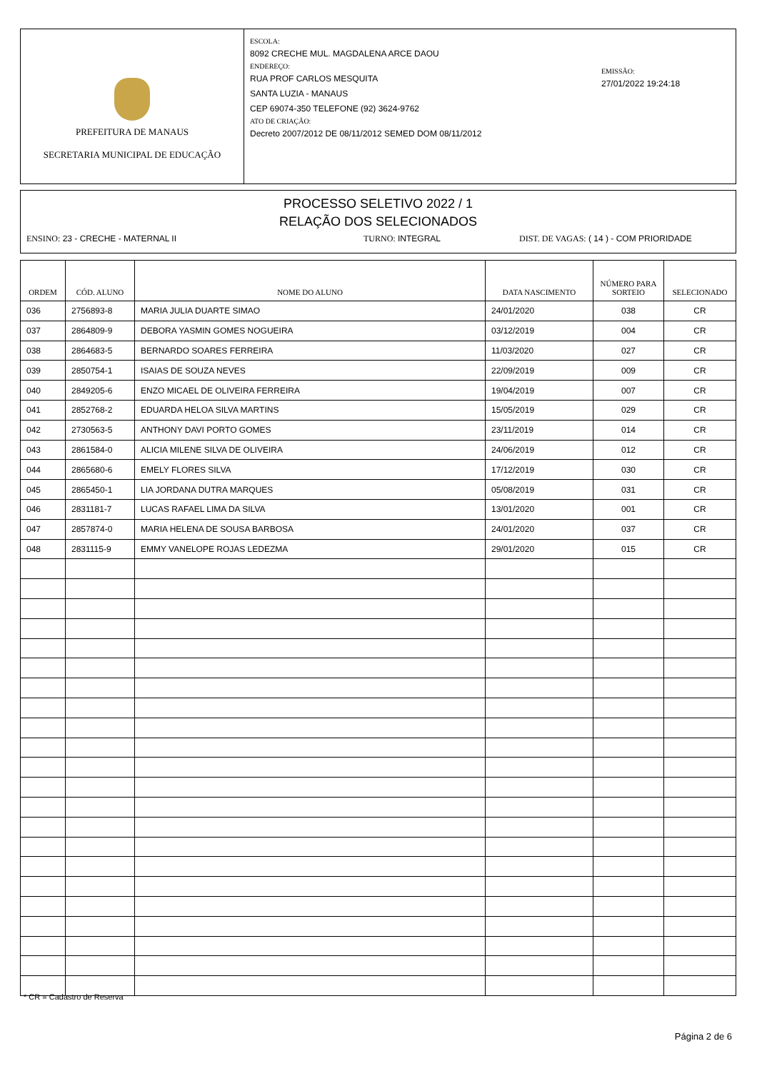PREFEITURA DE MANAUS
SECRETARIA MUNICIPAL DE EDUCAÇÃO
ESCOLA:
8092 CRECHE MUL. MAGDALENA ARCE DAOU
ENDEREÇO:
RUA PROF CARLOS MESQUITA
SANTA LUZIA - MANAUS
CEP 69074-350 TELEFONE (92) 3624-9762
ATO DE CRIAÇÃO:
Decreto 2007/2012 DE 08/11/2012 SEMED DOM 08/11/2012
EMISSÃO:
27/01/2022 19:24:18
PROCESSO SELETIVO 2022 / 1
RELAÇÃO DOS SELECIONADOS
ENSINO: 23 - CRECHE - MATERNAL II TURNO: INTEGRAL DIST. DE VAGAS: ( 14 ) - COM PRIORIDADE
| ORDEM | CÓD. ALUNO | NOME DO ALUNO | DATA NASCIMENTO | NÚMERO PARA SORTEIO | SELECIONADO |
| --- | --- | --- | --- | --- | --- |
| 036 | 2756893-8 | MARIA JULIA DUARTE SIMAO | 24/01/2020 | 038 | CR |
| 037 | 2864809-9 | DEBORA YASMIN GOMES NOGUEIRA | 03/12/2019 | 004 | CR |
| 038 | 2864683-5 | BERNARDO SOARES FERREIRA | 11/03/2020 | 027 | CR |
| 039 | 2850754-1 | ISAIAS DE SOUZA NEVES | 22/09/2019 | 009 | CR |
| 040 | 2849205-6 | ENZO MICAEL DE OLIVEIRA FERREIRA | 19/04/2019 | 007 | CR |
| 041 | 2852768-2 | EDUARDA HELOA SILVA MARTINS | 15/05/2019 | 029 | CR |
| 042 | 2730563-5 | ANTHONY DAVI PORTO GOMES | 23/11/2019 | 014 | CR |
| 043 | 2861584-0 | ALICIA MILENE SILVA DE OLIVEIRA | 24/06/2019 | 012 | CR |
| 044 | 2865680-6 | EMELY FLORES SILVA | 17/12/2019 | 030 | CR |
| 045 | 2865450-1 | LIA JORDANA DUTRA MARQUES | 05/08/2019 | 031 | CR |
| 046 | 2831181-7 | LUCAS RAFAEL LIMA DA SILVA | 13/01/2020 | 001 | CR |
| 047 | 2857874-0 | MARIA HELENA DE SOUSA BARBOSA | 24/01/2020 | 037 | CR |
| 048 | 2831115-9 | EMMY VANELOPE ROJAS LEDEZMA | 29/01/2020 | 015 | CR |
* CR = Cadastro de Reserva
Página 2 de 6